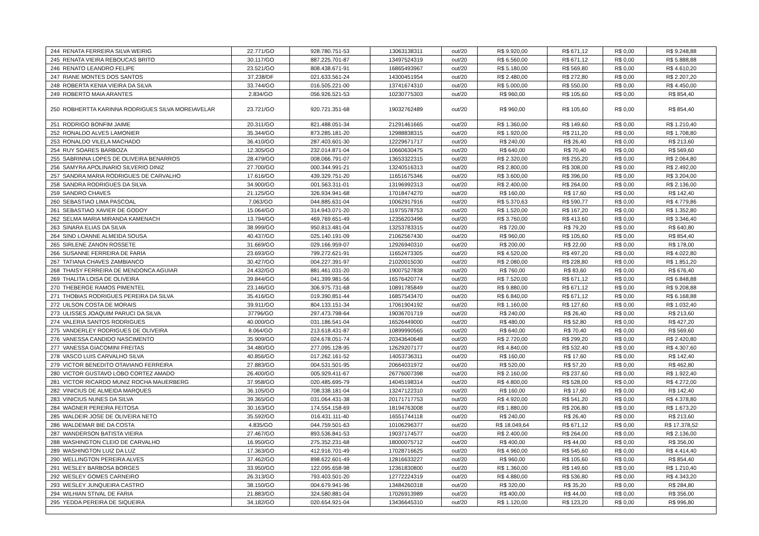| 244 | RENATA FERREIRA SILVA WEIRIG | 22.771/GO | 928.780.751-53 | 13063138311 | out/20 | R$ 9.920,00 | R$ 671,12 | R$ 0,00 | R$ 9.248,88 |
| 245 | RENATA VIEIRA REBOUCAS BRITO | 30.117/GO | 887.225.701-87 | 13497524319 | out/20 | R$ 6.560,00 | R$ 671,12 | R$ 0,00 | R$ 5.888,88 |
| 246 | RENATO LEANDRO FELIPE | 23.521/GO | 808.438.671-91 | 16865493967 | out/20 | R$ 5.180,00 | R$ 569,80 | R$ 0,00 | R$ 4.610,20 |
| 247 | RIANE MONTES DOS SANTOS | 37.238/DF | 021.633.561-24 | 14300451954 | out/20 | R$ 2.480,00 | R$ 272,80 | R$ 0,00 | R$ 2.207,20 |
| 248 | ROBERTA KENIA VIEIRA DA SILVA | 33.744/GO | 016.505.221-00 | 13741674310 | out/20 | R$ 5.000,00 | R$ 550,00 | R$ 0,00 | R$ 4.450,00 |
| 249 | ROBERTO MAIA ARANTES | 2.834/GO | 056.926.521-53 | 10230775303 | out/20 | R$ 960,00 | R$ 105,60 | R$ 0,00 | R$ 854,40 |
| 250 | ROBHERTTA KARINNA RODRIGUES SILVA MOREIAVELAR | 23.721/GO | 920.721.351-68 | 19032762489 | out/20 | R$ 960,00 | R$ 105,60 | R$ 0,00 | R$ 854,40 |
| 251 | RODRIGO BONFIM JAIME | 20.311/GO | 821.488.051-34 | 21291461665 | out/20 | R$ 1.360,00 | R$ 149,60 | R$ 0,00 | R$ 1.210,40 |
| 252 | RONALDO ALVES LAMONIER | 35.344/GO | 873.285.181-20 | 12988838315 | out/20 | R$ 1.920,00 | R$ 211,20 | R$ 0,00 | R$ 1.708,80 |
| 253 | RONALDO VILELA MACHADO | 36.410/GO | 287.403.601-30 | 12229671717 | out/20 | R$ 240,00 | R$ 26,40 | R$ 0,00 | R$ 213,60 |
| 254 | RUY SOARES BARBOZA | 12.305/GO | 232.014.871-04 | 10660630475 | out/20 | R$ 640,00 | R$ 70,40 | R$ 0,00 | R$ 569,60 |
| 255 | SABRINNA LOPES DE OLIVEIRA BENARROS | 28.479/GO | 008.066.791-07 | 13653322315 | out/20 | R$ 2.320,00 | R$ 255,20 | R$ 0,00 | R$ 2.064,80 |
| 256 | SAMYRA APOLINARIO SILVERIO DINIZ | 27.700/GO | 000.344.991-21 | 13240516313 | out/20 | R$ 2.800,00 | R$ 308,00 | R$ 0,00 | R$ 2.492,00 |
| 257 | SANDRA MARIA RODRIGUES DE CARVALHO | 17.616/GO | 439.329.751-20 | 11651675346 | out/20 | R$ 3.600,00 | R$ 396,00 | R$ 0,00 | R$ 3.204,00 |
| 258 | SANDRA RODRIGUES DA SILVA | 34.900/GO | 001.563.311-01 | 13196992313 | out/20 | R$ 2.400,00 | R$ 264,00 | R$ 0,00 | R$ 2.136,00 |
| 259 | SANDRO CHAVES | 21.125/GO | 326.934.941-68 | 17018474270 | out/20 | R$ 160,00 | R$ 17,60 | R$ 0,00 | R$ 142,40 |
| 260 | SEBASTIAO LIMA PASCOAL | 7.063/GO | 044.885.631-04 | 10062917916 | out/20 | R$ 5.370,63 | R$ 590,77 | R$ 0,00 | R$ 4.779,86 |
| 261 | SEBASTIAO XAVIER DE GODOY | 15.064/GO | 314.943.071-20 | 11975578753 | out/20 | R$ 1.520,00 | R$ 167,20 | R$ 0,00 | R$ 1.352,80 |
| 262 | SELMA MARIA MIRANDA KAMENACH | 13.794/GO | 469.769.651-49 | 12356203496 | out/20 | R$ 3.760,00 | R$ 413,60 | R$ 0,00 | R$ 3.346,40 |
| 263 | SINARA ELIAS DA SILVA | 38.999/GO | 950.813.481-04 | 13253783315 | out/20 | R$ 720,00 | R$ 79,20 | R$ 0,00 | R$ 640,80 |
| 264 | SIND LOANNE ALMEIDA SOUSA | 40.437/GO | 025.140.191-09 | 21062567430 | out/20 | R$ 960,00 | R$ 105,60 | R$ 0,00 | R$ 854,40 |
| 265 | SIRLENE ZANON ROSSETE | 31.669/GO | 029.166.959-07 | 12926940310 | out/20 | R$ 200,00 | R$ 22,00 | R$ 0,00 | R$ 178,00 |
| 266 | SUSANNE FERREIRA DE FARIA | 23.693/GO | 799.272.621-91 | 11652473305 | out/20 | R$ 4.520,00 | R$ 497,20 | R$ 0,00 | R$ 4.022,80 |
| 267 | TATIANA CHAVES ZAMBIANCO | 30.427/GO | 004.227.391-97 | 21020015030 | out/20 | R$ 2.080,00 | R$ 228,80 | R$ 0,00 | R$ 1.851,20 |
| 268 | THAISY FERREIRA DE MENDONCA AGUIAR | 24.432/GO | 881.461.031-20 | 19007527838 | out/20 | R$ 760,00 | R$ 83,60 | R$ 0,00 | R$ 676,40 |
| 269 | THALITA LOISA DE OLIVEIRA | 39.844/GO | 041.399.981-56 | 16576420774 | out/20 | R$ 7.520,00 | R$ 671,12 | R$ 0,00 | R$ 6.848,88 |
| 270 | THEBERGE RAMOS PIMENTEL | 23.146/GO | 306.975.731-68 | 10891785849 | out/20 | R$ 9.880,00 | R$ 671,12 | R$ 0,00 | R$ 9.208,88 |
| 271 | THOBIAS RODRIGUES PEREIRA DA SILVA | 35.416/GO | 019.390.851-44 | 16857543470 | out/20 | R$ 6.840,00 | R$ 671,12 | R$ 0,00 | R$ 6.168,88 |
| 272 | UILSON COSTA DE MORAIS | 39.911/GO | 804.133.151-34 | 17061904192 | out/20 | R$ 1.160,00 | R$ 127,60 | R$ 0,00 | R$ 1.032,40 |
| 273 | ULISSES JOAQUIM PARUCI DA SILVA | 37796/GO | 297.473.798-64 | 19036701719 | out/20 | R$ 240,00 | R$ 26,40 | R$ 0,00 | R$ 213,60 |
| 274 | VALERIA SANTOS RODRIGUES | 40.000/GO | 031.186.541-04 | 16526449000 | out/20 | R$ 480,00 | R$ 52,80 | R$ 0,00 | R$ 427,20 |
| 275 | VANDERLEY RODRIGUES DE OLIVEIRA | 8.064/GO | 213.618.431-87 | 10899990565 | out/20 | R$ 640,00 | R$ 70,40 | R$ 0,00 | R$ 569,60 |
| 276 | VANESSA CANDIDO NASCIMENTO | 35.909/GO | 024.678.051-74 | 20343640648 | out/20 | R$ 2.720,00 | R$ 299,20 | R$ 0,00 | R$ 2.420,80 |
| 277 | VANESSA GIACOMINI FREITAS | 34.480/GO | 277.095.128-95 | 12629207177 | out/20 | R$ 4.840,00 | R$ 532,40 | R$ 0,00 | R$ 4.307,60 |
| 278 | VASCO LUIS CARVALHO SILVA | 40.856/GO | 017.262.161-52 | 14053736311 | out/20 | R$ 160,00 | R$ 17,60 | R$ 0,00 | R$ 142,40 |
| 279 | VICTOR BENEDITO OTAVIANO FERREIRA | 27.883/GO | 004.531.501-95 | 20664031972 | out/20 | R$ 520,00 | R$ 57,20 | R$ 0,00 | R$ 462,80 |
| 280 | VICTOR GUSTAVO LOBO CORTEZ AMADO | 26.400/GO | 005.929.411-67 | 26776007398 | out/20 | R$ 2.160,00 | R$ 237,60 | R$ 0,00 | R$ 1.922,40 |
| 281 | VICTOR RICARDO MUNIZ ROCHA MAUERBERG | 37.958/GO | 020.485.695-79 | 14045198314 | out/20 | R$ 4.800,00 | R$ 528,00 | R$ 0,00 | R$ 4.272,00 |
| 282 | VINICIUS DE ALMEIDA MARQUES | 36.105/GO | 708.338.181-04 | 13247122310 | out/20 | R$ 160,00 | R$ 17,60 | R$ 0,00 | R$ 142,40 |
| 283 | VINICIUS NUNES DA SILVA | 39.365/GO | 031.064.431-38 | 20171717753 | out/20 | R$ 4.920,00 | R$ 541,20 | R$ 0,00 | R$ 4.378,80 |
| 284 | WAGNER PEREIRA FEITOSA | 30.163/GO | 174.554.158-69 | 18194763008 | out/20 | R$ 1.880,00 | R$ 206,80 | R$ 0,00 | R$ 1.673,20 |
| 285 | WALDEIR JOSE DE OLIVEIRA NETO | 35.592/GO | 016.431.111-40 | 16551744118 | out/20 | R$ 240,00 | R$ 26,40 | R$ 0,00 | R$ 213,60 |
| 286 | WALDEMAR BIE DA COSTA | 4.835/GO | 044.759.501-63 | 10106296377 | out/20 | R$ 18.049,64 | R$ 671,12 | R$ 0,00 | R$ 17.378,52 |
| 287 | WANDERSON BATISTA VIEIRA | 27.467/GO | 893.536.841-53 | 19037174577 | out/20 | R$ 2.400,00 | R$ 264,00 | R$ 0,00 | R$ 2.136,00 |
| 288 | WASHINGTON CLEIO DE CARVALHO | 16.950/GO | 275.352.231-68 | 18000075712 | out/20 | R$ 400,00 | R$ 44,00 | R$ 0,00 | R$ 356,00 |
| 289 | WASHINGTON LUIZ DA LUZ | 17.363/GO | 412.916.701-49 | 17028716625 | out/20 | R$ 4.960,00 | R$ 545,60 | R$ 0,00 | R$ 4.414,40 |
| 290 | WELLINGTON PEREIRA ALVES | 37.462/GO | 898.622.601-49 | 12816633227 | out/20 | R$ 960,00 | R$ 105,60 | R$ 0,00 | R$ 854,40 |
| 291 | WESLEY BARBOSA BORGES | 33.950/GO | 122.095.658-98 | 12361830800 | out/20 | R$ 1.360,00 | R$ 149,60 | R$ 0,00 | R$ 1.210,40 |
| 292 | WESLEY GOMES CARNEIRO | 26.313/GO | 793.403.501-20 | 12772224319 | out/20 | R$ 4.880,00 | R$ 536,80 | R$ 0,00 | R$ 4.343,20 |
| 293 | WESLEY JUNQUEIRA CASTRO | 38.150/GO | 004.679.941-96 | 13484260318 | out/20 | R$ 320,00 | R$ 35,20 | R$ 0,00 | R$ 284,80 |
| 294 | WILHIAN STIVAL DE FARIA | 21.883/GO | 324.580.881-04 | 17026913989 | out/20 | R$ 400,00 | R$ 44,00 | R$ 0,00 | R$ 356,00 |
| 295 | YEDDA PEREIRA DE SIQUEIRA | 34.182/GO | 020.654.921-04 | 13436645310 | out/20 | R$ 1.120,00 | R$ 123,20 | R$ 0,00 | R$ 996,80 |